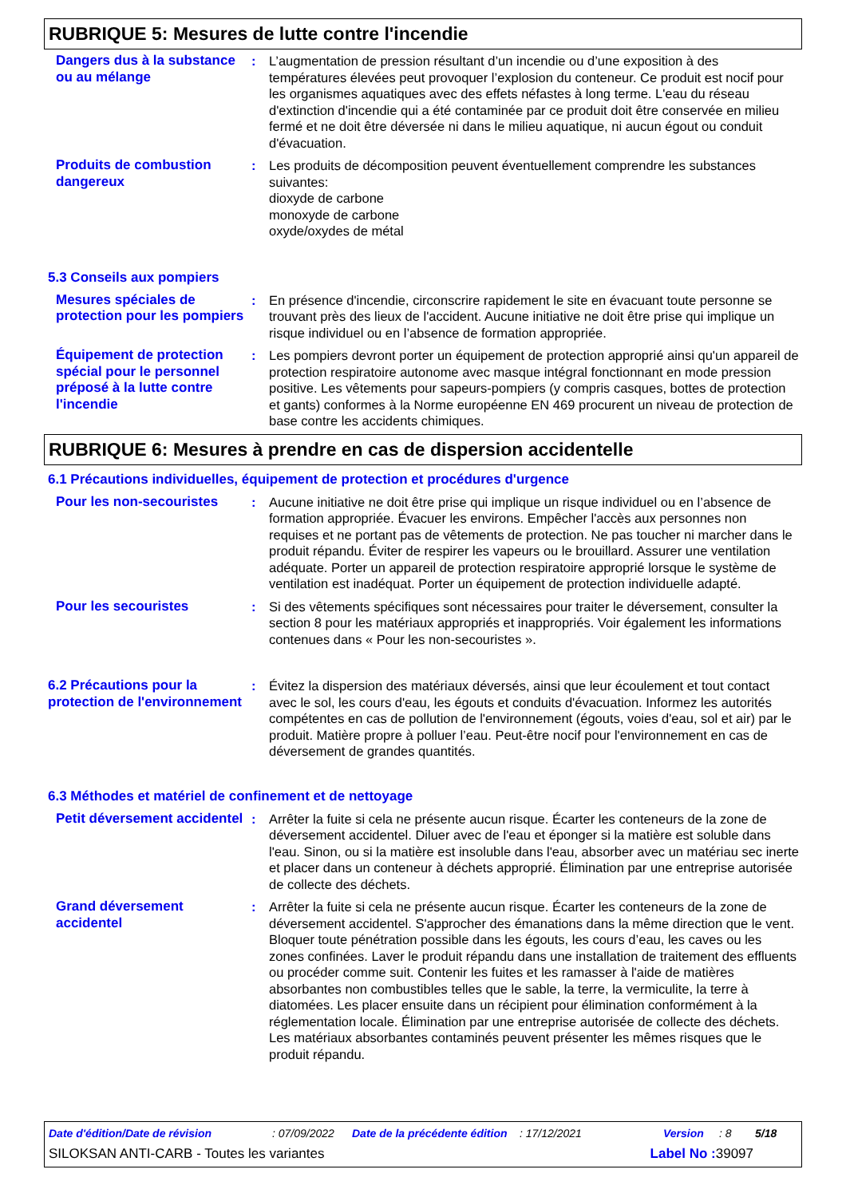RUBRIQUE 5: Mesures de lutte contre l'incendie
Dangers dus à la substance ou au mélange
: L’augmentation de pression résultant d’un incendie ou d’une exposition à des températures élevées peut provoquer l’explosion du conteneur. Ce produit est nocif pour les organismes aquatiques avec des effets néfastes à long terme. L'eau du réseau d'extinction d'incendie qui a été contaminée par ce produit doit être conservée en milieu fermé et ne doit être déversée ni dans le milieu aquatique, ni aucun égout ou conduit d'évacuation.
Produits de combustion dangereux
: Les produits de décomposition peuvent éventuellement comprendre les substances suivantes:
dioxyde de carbone
monoxyde de carbone
oxyde/oxydes de métal
5.3 Conseils aux pompiers
Mesures spéciales de protection pour les pompiers
: En présence d'incendie, circonscrire rapidement le site en évacuant toute personne se trouvant près des lieux de l'accident. Aucune initiative ne doit être prise qui implique un risque individuel ou en l’absence de formation appropriée.
Équipement de protection spécial pour le personnel préposé à la lutte contre l'incendie
: Les pompiers devront porter un équipement de protection approprié ainsi qu'un appareil de protection respiratoire autonome avec masque intégral fonctionnant en mode pression positive. Les vêtements pour sapeurs-pompiers (y compris casques, bottes de protection et gants) conformes à la Norme européenne EN 469 procurent un niveau de protection de base contre les accidents chimiques.
RUBRIQUE 6: Mesures à prendre en cas de dispersion accidentelle
6.1 Précautions individuelles, équipement de protection et procédures d'urgence
Pour les non-secouristes : Aucune initiative ne doit être prise qui implique un risque individuel ou en l’absence de formation appropriée. Évacuer les environs. Empêcher l'accès aux personnes non requises et ne portant pas de vêtements de protection. Ne pas toucher ni marcher dans le produit répandu. Éviter de respirer les vapeurs ou le brouillard. Assurer une ventilation adéquate. Porter un appareil de protection respiratoire approprié lorsque le système de ventilation est inadéquat. Porter un équipement de protection individuelle adapté.
Pour les secouristes : Si des vêtements spécifiques sont nécessaires pour traiter le déversement, consulter la section 8 pour les matériaux appropriés et inappropriés. Voir également les informations contenues dans « Pour les non-secouristes ».
6.2 Précautions pour la protection de l'environnement
: Évitez la dispersion des matériaux déversés, ainsi que leur écoulement et tout contact avec le sol, les cours d'eau, les égouts et conduits d'évacuation. Informez les autorités compétentes en cas de pollution de l'environnement (égouts, voies d'eau, sol et air) par le produit. Matière propre à polluer l’eau. Peut-être nocif pour l'environnement en cas de déversement de grandes quantités.
6.3 Méthodes et matériel de confinement et de nettoyage
Petit déversement accidentel
: Arrêter la fuite si cela ne présente aucun risque. Écarter les conteneurs de la zone de déversement accidentel. Diluer avec de l'eau et éponger si la matière est soluble dans l'eau. Sinon, ou si la matière est insoluble dans l'eau, absorber avec un matériau sec inerte et placer dans un conteneur à déchets approprié. Élimination par une entreprise autorisée de collecte des déchets.
Grand déversement accidentel
: Arrêter la fuite si cela ne présente aucun risque. Écarter les conteneurs de la zone de déversement accidentel. S'approcher des émanations dans la même direction que le vent. Bloquer toute pénétration possible dans les égouts, les cours d’eau, les caves ou les zones confinées. Laver le produit répandu dans une installation de traitement des effluents ou procéder comme suit. Contenir les fuites et les ramasser à l'aide de matières absorbantes non combustibles telles que le sable, la terre, la vermiculite, la terre à diatomées. Les placer ensuite dans un récipient pour élimination conformément à la réglementation locale. Élimination par une entreprise autorisée de collecte des déchets. Les matériaux absorbantes contaminés peuvent présenter les mêmes risques que le produit répandu.
Date d'édition/Date de révision: 07/09/2022 Date de la précédente édition: 17/12/2021 Version: 8 5/18
SILOKSAN ANTI-CARB - Toutes les variantes Label No : 39097